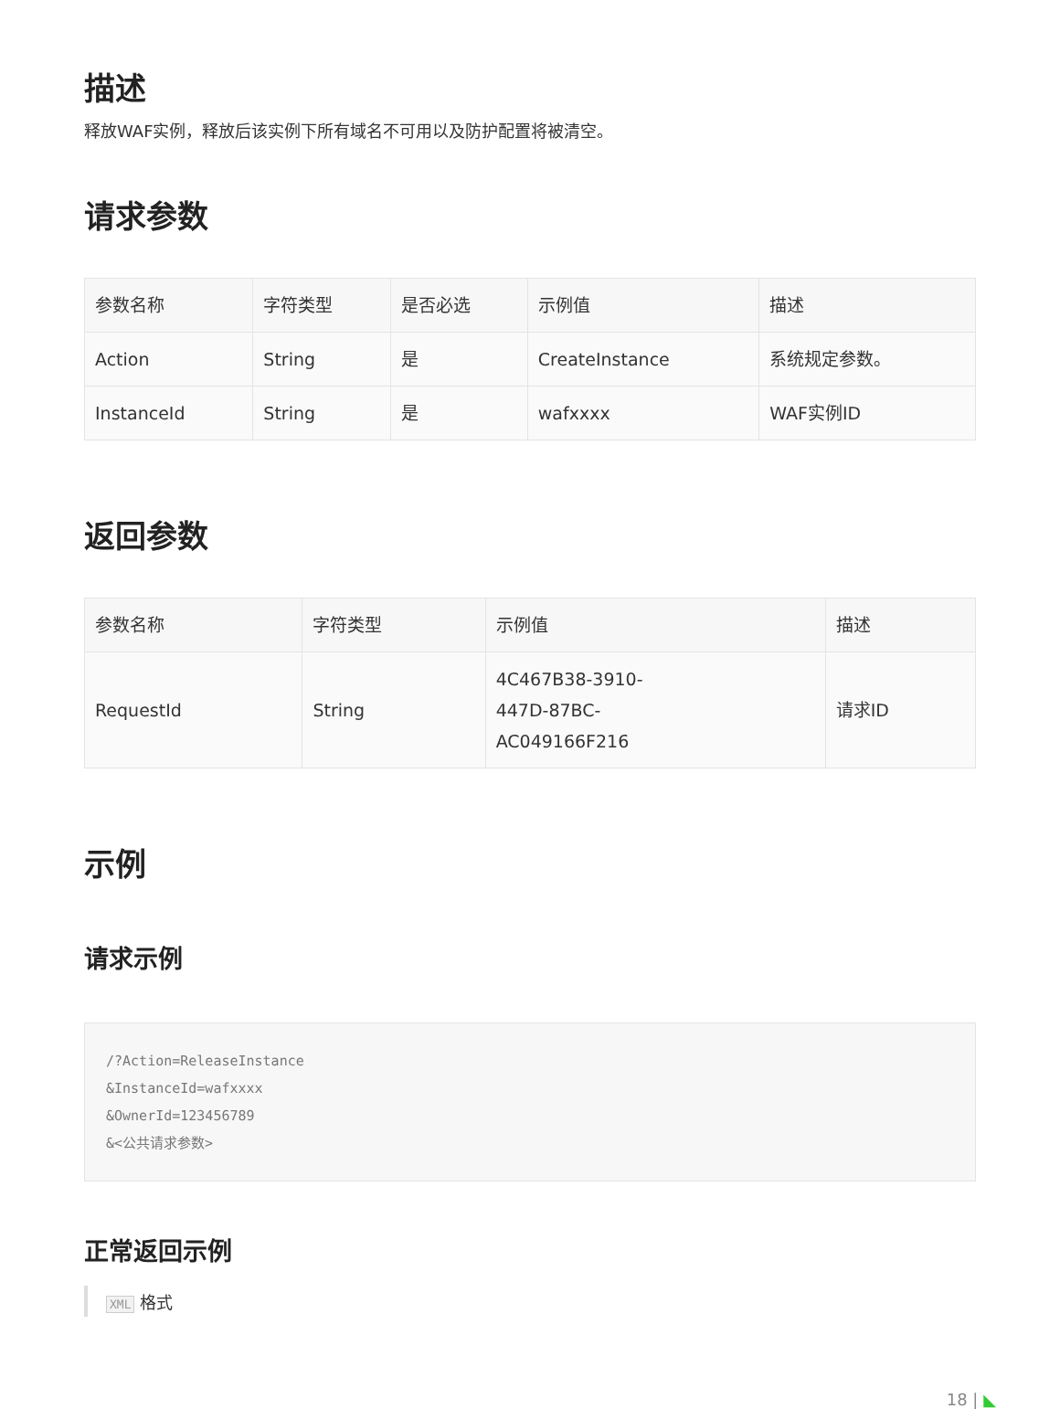描述
释放WAF实例，释放后该实例下所有域名不可用以及防护配置将被清空。
请求参数
| 参数名称 | 字符类型 | 是否必选 | 示例值 | 描述 |
| --- | --- | --- | --- | --- |
| Action | String | 是 | CreateInstance | 系统规定参数。 |
| InstanceId | String | 是 | wafxxxx | WAF实例ID |
返回参数
| 参数名称 | 字符类型 | 示例值 | 描述 |
| --- | --- | --- | --- |
| RequestId | String | 4C467B38-3910- 447D-87BC- AC049166F216 | 请求ID |
示例
请求示例
/?Action=ReleaseInstance
&InstanceId=wafxxxx
&OwnerId=123456789
&<公共请求参数>
正常返回示例
XML 格式
18 | ◣